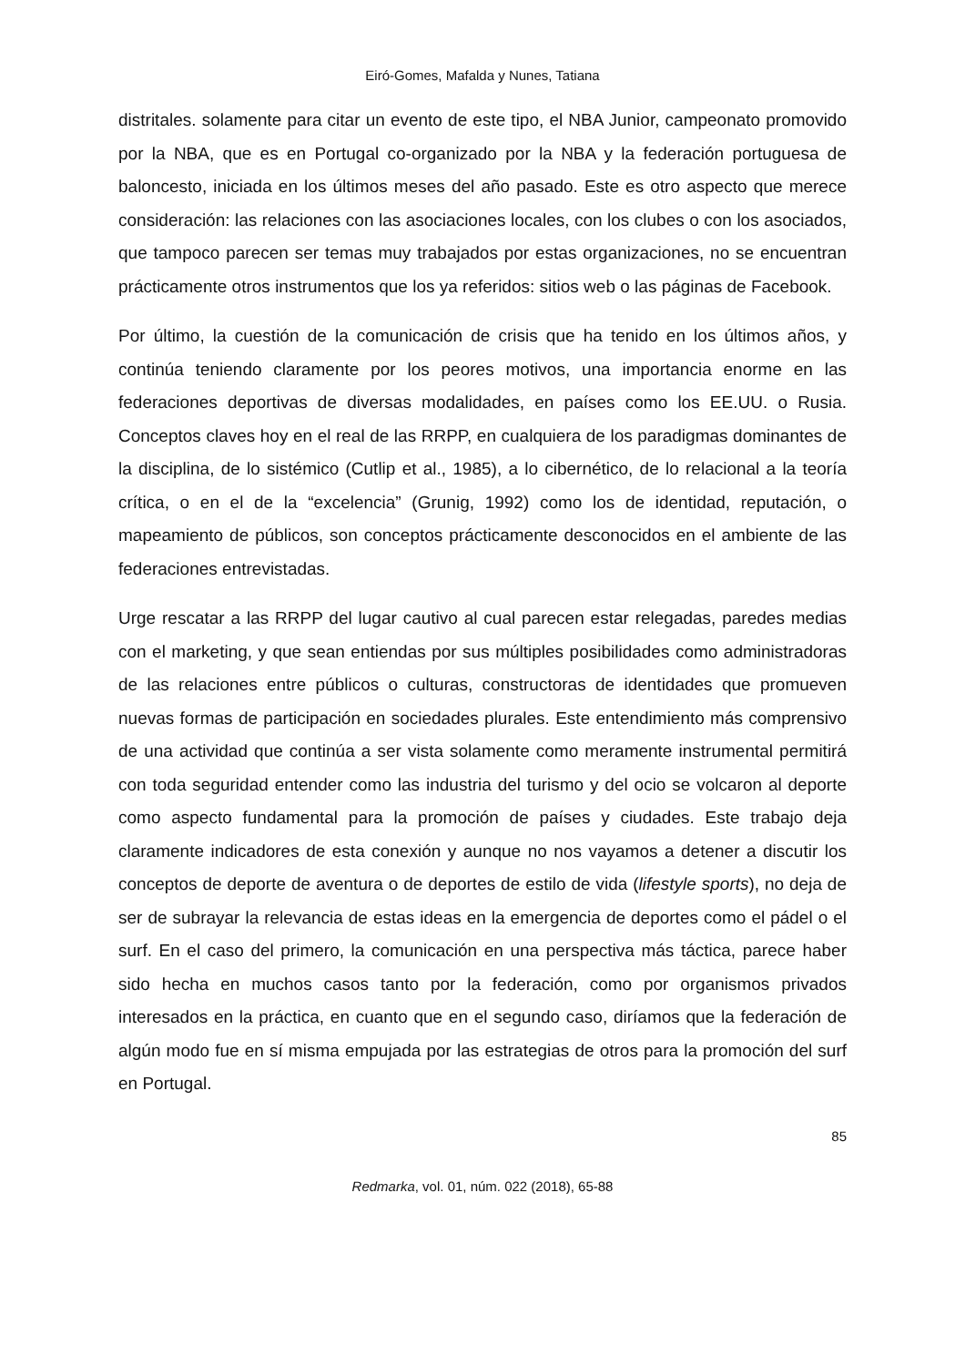Eiró-Gomes, Mafalda y Nunes, Tatiana
distritales. solamente para citar un evento de este tipo, el NBA Junior, campeonato promovido por la NBA, que es en Portugal co-organizado por la NBA y la federación portuguesa de baloncesto, iniciada en los últimos meses del año pasado. Este es otro aspecto que merece consideración: las relaciones con las asociaciones locales, con los clubes o con los asociados, que tampoco parecen ser temas muy trabajados por estas organizaciones, no se encuentran prácticamente otros instrumentos que los ya referidos: sitios web o las páginas de Facebook.
Por último, la cuestión de la comunicación de crisis que ha tenido en los últimos años, y continúa teniendo claramente por los peores motivos, una importancia enorme en las federaciones deportivas de diversas modalidades, en países como los EE.UU. o Rusia. Conceptos claves hoy en el real de las RRPP, en cualquiera de los paradigmas dominantes de la disciplina, de lo sistémico (Cutlip et al., 1985), a lo cibernético, de lo relacional a la teoría crítica, o en el de la “excelencia” (Grunig, 1992) como los de identidad, reputación, o mapeamiento de públicos, son conceptos prácticamente desconocidos en el ambiente de las federaciones entrevistadas.
Urge rescatar a las RRPP del lugar cautivo al cual parecen estar relegadas, paredes medias con el marketing, y que sean entiendas por sus múltiples posibilidades como administradoras de las relaciones entre públicos o culturas, constructoras de identidades que promueven nuevas formas de participación en sociedades plurales. Este entendimiento más comprensivo de una actividad que continúa a ser vista solamente como meramente instrumental permitirá con toda seguridad entender como las industria del turismo y del ocio se volcaron al deporte como aspecto fundamental para la promoción de países y ciudades. Este trabajo deja claramente indicadores de esta conexión y aunque no nos vayamos a detener a discutir los conceptos de deporte de aventura o de deportes de estilo de vida (lifestyle sports), no deja de ser de subrayar la relevancia de estas ideas en la emergencia de deportes como el pádel o el surf. En el caso del primero, la comunicación en una perspectiva más táctica, parece haber sido hecha en muchos casos tanto por la federación, como por organismos privados interesados en la práctica, en cuanto que en el segundo caso, diríamos que la federación de algún modo fue en sí misma empujada por las estrategias de otros para la promoción del surf en Portugal.
85
Redmarka, vol. 01, núm. 022 (2018), 65-88